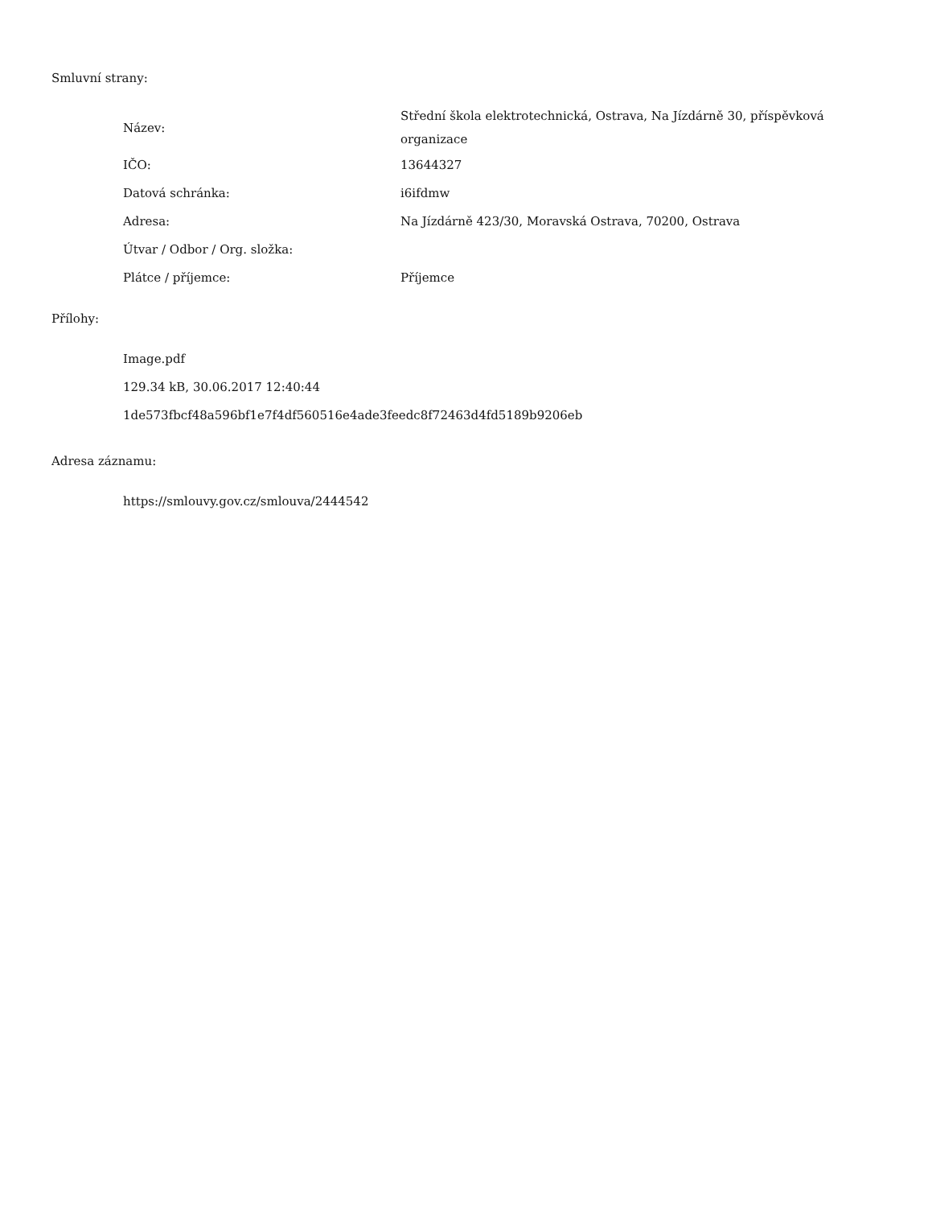Smluvní strany:
| Název: | Střední škola elektrotechnická, Ostrava, Na Jízdárně 30, příspěvková organizace |
| IČO: | 13644327 |
| Datová schránka: | i6ifdmw |
| Adresa: | Na Jízdárně 423/30, Moravská Ostrava, 70200, Ostrava |
| Útvar / Odbor / Org. složka: | |
| Plátce / příjemce: | Příjemce |
Přílohy:
Image.pdf
129.34 kB, 30.06.2017 12:40:44
1de573fbcf48a596bf1e7f4df560516e4ade3feedc8f72463d4fd5189b9206eb
Adresa záznamu:
https://smlouvy.gov.cz/smlouva/2444542